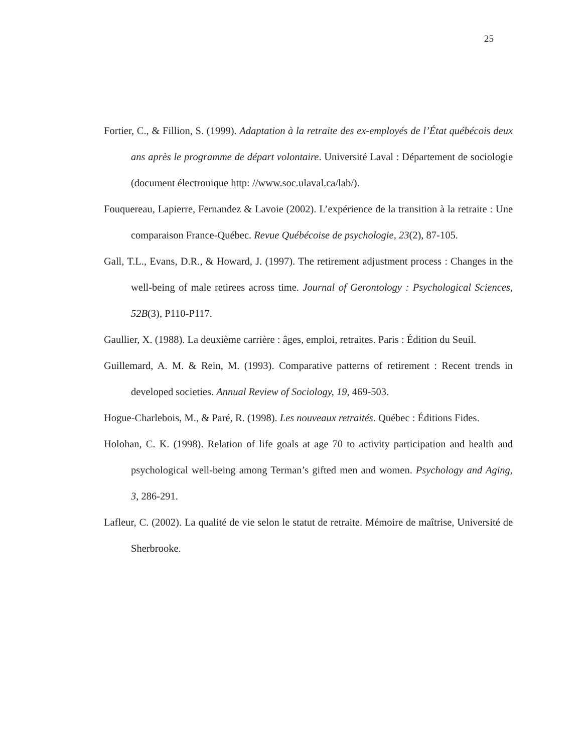25
Fortier, C., & Fillion, S. (1999). Adaptation à la retraite des ex-employés de l’État québécois deux ans après le programme de départ volontaire. Université Laval : Département de sociologie (document électronique http: //www.soc.ulaval.ca/lab/).
Fouquereau, Lapierre, Fernandez & Lavoie (2002). L’expérience de la transition à la retraite : Une comparaison France-Québec. Revue Québécoise de psychologie, 23(2), 87-105.
Gall, T.L., Evans, D.R., & Howard, J. (1997). The retirement adjustment process : Changes in the well-being of male retirees across time. Journal of Gerontology : Psychological Sciences, 52B(3), P110-P117.
Gaullier, X. (1988). La deuxième carrière : âges, emploi, retraites. Paris : Édition du Seuil.
Guillemard, A. M. & Rein, M. (1993). Comparative patterns of retirement : Recent trends in developed societies. Annual Review of Sociology, 19, 469-503.
Hogue-Charlebois, M., & Paré, R. (1998). Les nouveaux retraités. Québec : Éditions Fides.
Holohan, C. K. (1998). Relation of life goals at age 70 to activity participation and health and psychological well-being among Terman’s gifted men and women. Psychology and Aging, 3, 286-291.
Lafleur, C. (2002). La qualité de vie selon le statut de retraite. Mémoire de maîtrise, Université de Sherbrooke.